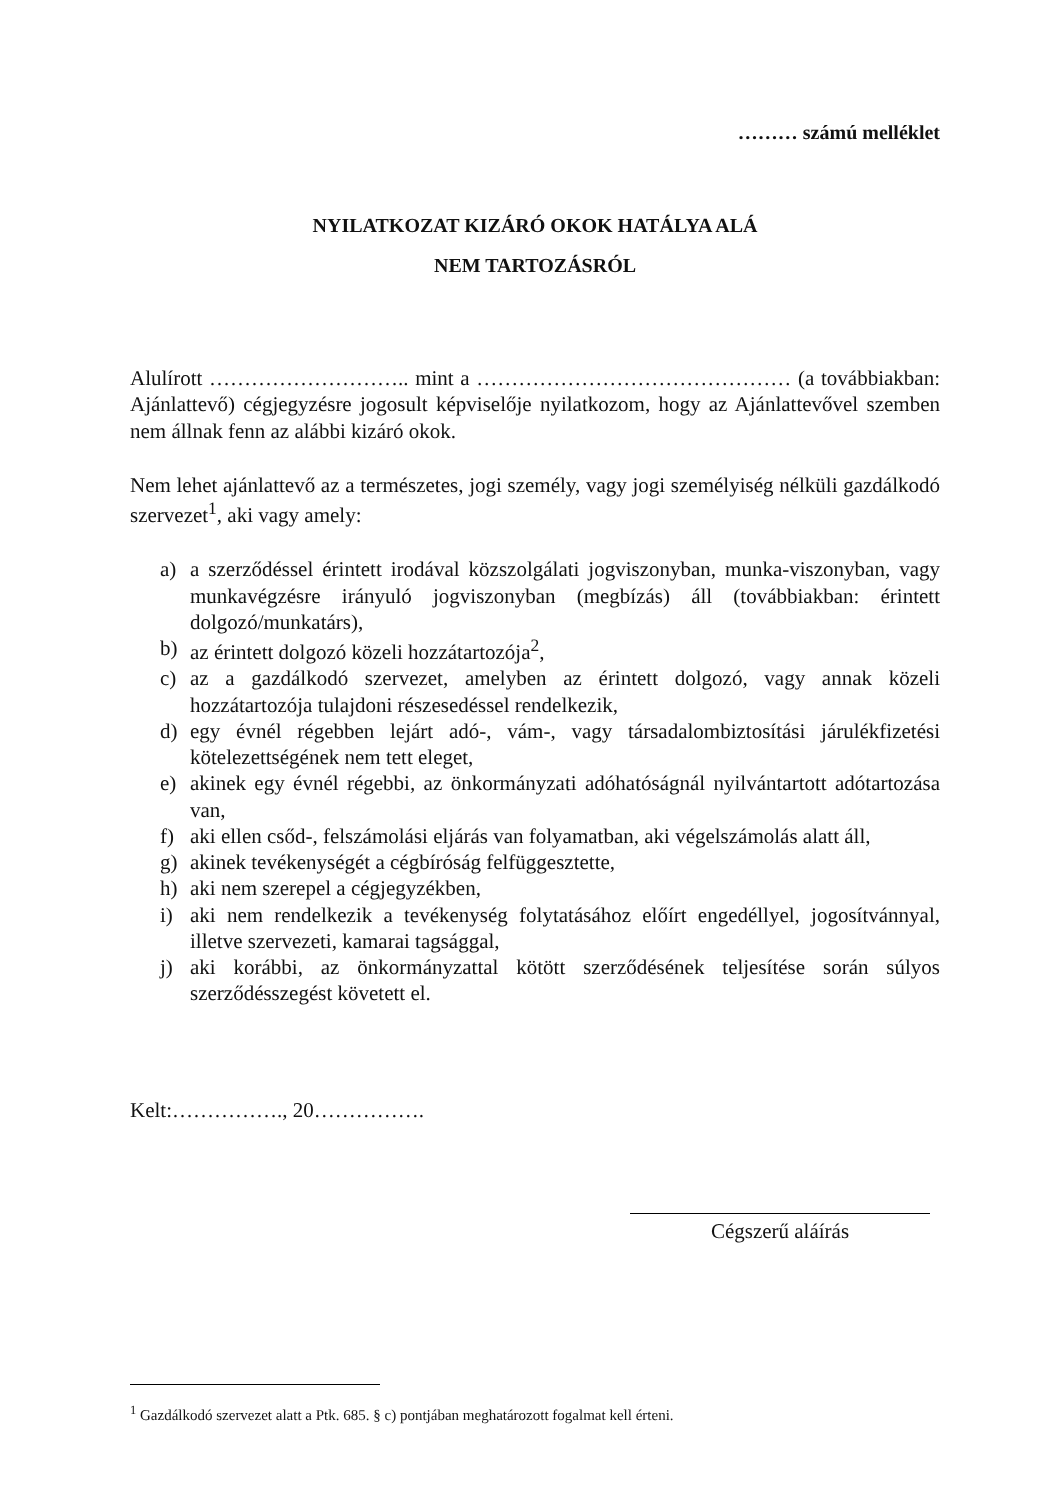……… számú melléklet
NYILATKOZAT KIZÁRÓ OKOK HATÁLYA ALÁ
NEM TARTOZÁSRÓL
Alulírott ……………………….. mint a ……………………………………… (a továbbiakban: Ajánlattevő) cégjegyzésre jogosult képviselője nyilatkozom, hogy az Ajánlattevővel szemben nem állnak fenn az alábbi kizáró okok.
Nem lehet ajánlattevő az a természetes, jogi személy, vagy jogi személyiség nélküli gazdálkodó szervezet<sup>1</sup>, aki vagy amely:
a) a szerződéssel érintett irodával közszolgálati jogviszonyban, munka-viszonyban, vagy munkavégzésre irányuló jogviszonyban (megbízás) áll (továbbiakban: érintett dolgozó/munkatárs),
b) az érintett dolgozó közeli hozzátartozója<sup>2</sup>,
c) az a gazdálkodó szervezet, amelyben az érintett dolgozó, vagy annak közeli hozzátartozója tulajdoni részesedéssel rendelkezik,
d) egy évnél régebben lejárt adó-, vám-, vagy társadalombiztosítási járulékfizetési kötelezettségének nem tett eleget,
e) akinek egy évnél régebbi, az önkormányzati adóhatóságnál nyilvántartott adótartozása van,
f) aki ellen csőd-, felszámolási eljárás van folyamatban, aki végelszámolás alatt áll,
g) akinek tevékenységét a cégbíróság felfüggesztette,
h) aki nem szerepel a cégjegyzékben,
i) aki nem rendelkezik a tevékenység folytatásához előírt engedéllyel, jogosítvánnyal, illetve szervezeti, kamarai tagsággal,
j) aki korábbi, az önkormányzattal kötött szerződésének teljesítése során súlyos szerződésszegést követett el.
Kelt:……………., 20…………….
Cégszerű aláírás
<sup>1</sup> Gazdálkodó szervezet alatt a Ptk. 685. § c) pontjában meghatározott fogalmat kell érteni.